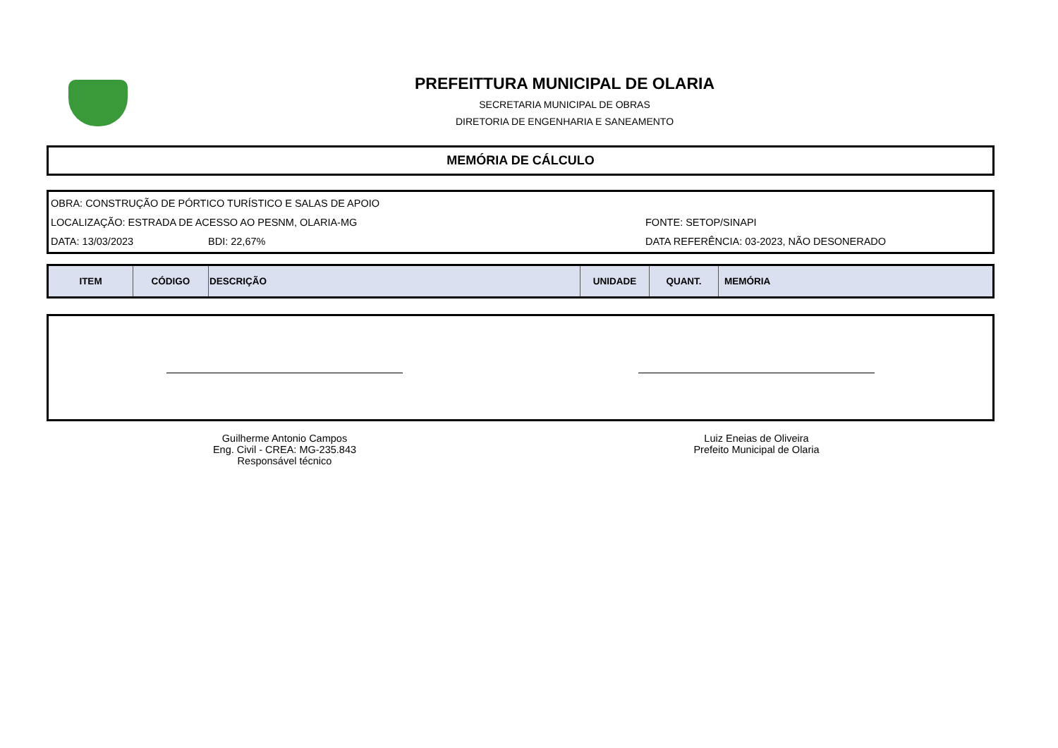PREFEITTURA MUNICIPAL DE OLARIA
SECRETARIA MUNICIPAL DE OBRAS
DIRETORIA DE ENGENHARIA E SANEAMENTO
MEMÓRIA DE CÁLCULO
OBRA: CONSTRUÇÃO DE PÓRTICO TURÍSTICO E SALAS DE APOIO
LOCALIZAÇÃO: ESTRADA DE ACESSO AO PESNM, OLARIA-MG FONTE: SETOP/SINAPI
DATA: 13/03/2023 BDI: 22,67% DATA REFERÊNCIA: 03-2023, NÃO DESONERADO
| ITEM | CÓDIGO | DESCRIÇÃO | UNIDADE | QUANT. | MEMÓRIA |
| --- | --- | --- | --- | --- | --- |
Guilherme Antonio Campos
Eng. Civil - CREA: MG-235.843
Responsável técnico
Luiz Eneias de Oliveira
Prefeito Municipal de Olaria